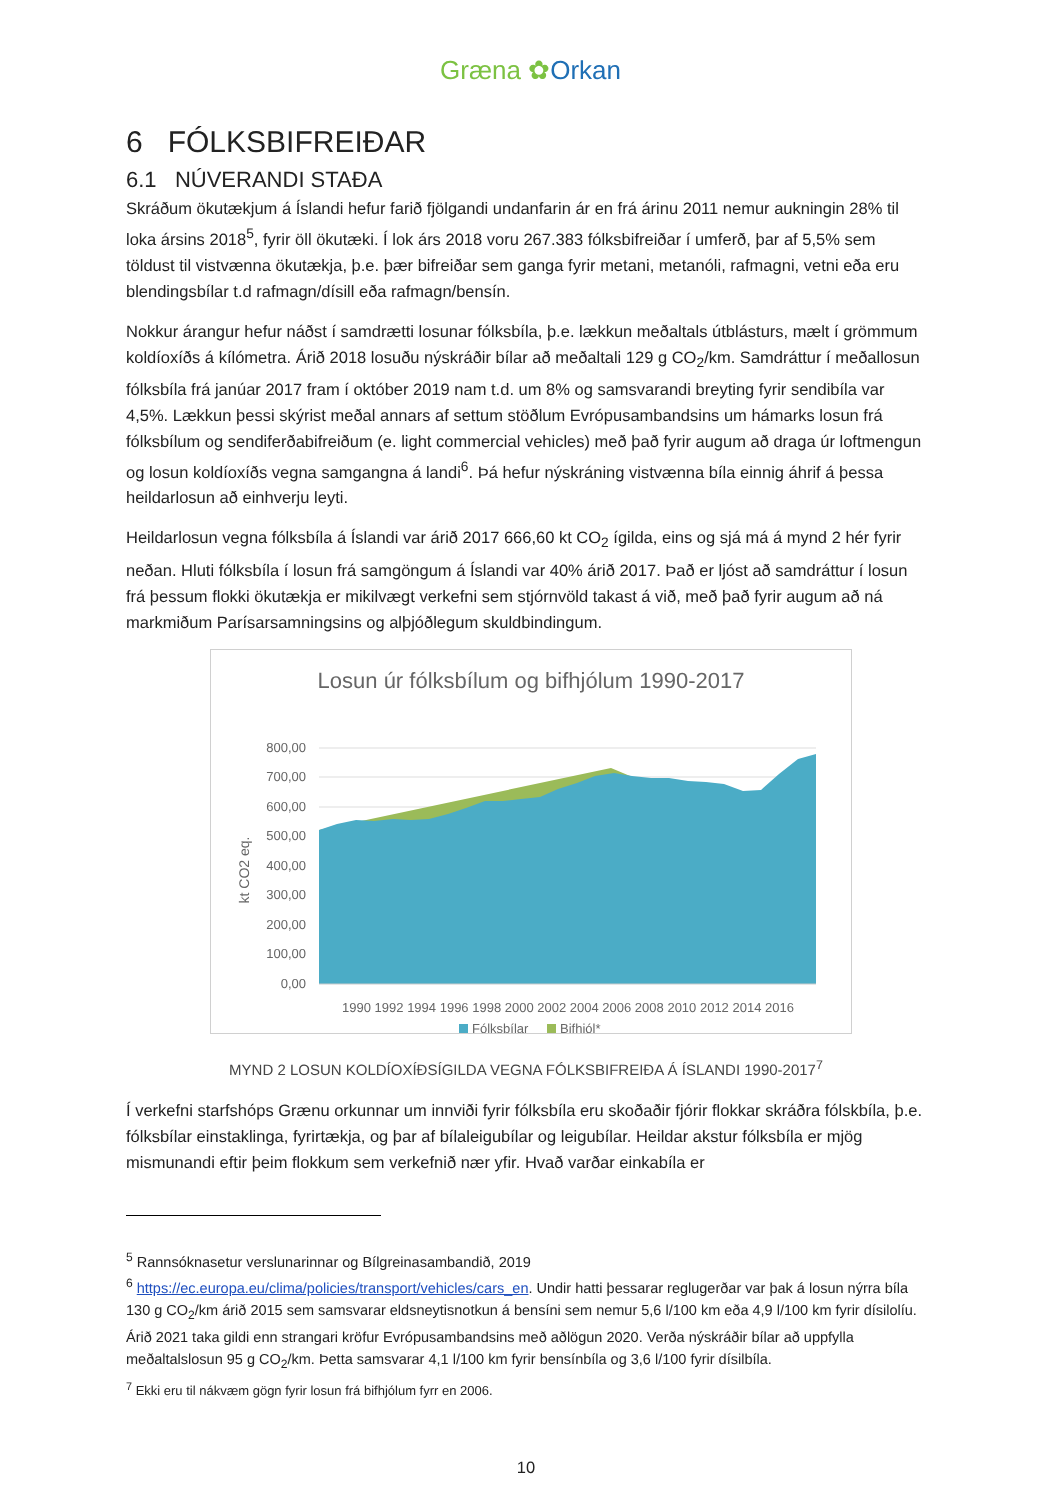Græna ✿Orkan
6 FÓLKSBIFREIÐAR
6.1 NÚVERANDI STAÐA
Skráðum ökutækjum á Íslandi hefur farið fjölgandi undanfarin ár en frá árinu 2011 nemur aukningin 28% til loka ársins 2018<sup>5</sup>, fyrir öll ökutæki. Í lok árs 2018 voru 267.383 fólksbifreiðar í umferð, þar af 5,5% sem töldust til vistvænna ökutækja, þ.e. þær bifreiðar sem ganga fyrir metani, metanóli, rafmagni, vetni eða eru blendingsbílar t.d rafmagn/dísill eða rafmagn/bensín.
Nokkur árangur hefur náðst í samdrætti losunar fólksbíla, þ.e. lækkun meðaltals útblásturs, mælt í grömmum koldíoxíðs á kílómetra. Árið 2018 losuðu nýskráðir bílar að meðaltali 129 g CO<sub>2</sub>/km. Samdráttur í meðallosun fólksbíla frá janúar 2017 fram í október 2019 nam t.d. um 8% og samsvarandi breyting fyrir sendibíla var 4,5%. Lækkun þessi skýrist meðal annars af settum stöðlum Evrópusambandsins um hámarks losun frá fólksbílum og sendiferðabifreiðum (e. light commercial vehicles) með það fyrir augum að draga úr loftmengun og losun koldíoxíðs vegna samgangna á landi<sup>6</sup>. Þá hefur nýskráning vistvænna bíla einnig áhrif á þessa heildarlosun að einhverju leyti.
Heildarlosun vegna fólksbíla á Íslandi var árið 2017 666,60 kt CO<sub>2</sub> ígilda, eins og sjá má á mynd 2 hér fyrir neðan. Hluti fólksbíla í losun frá samgöngum á Íslandi var 40% árið 2017. Það er ljóst að samdráttur í losun frá þessum flokki ökutækja er mikilvægt verkefni sem stjórnvöld takast á við, með það fyrir augum að ná markmiðum Parísarsamningsins og alþjóðlegum skuldbindingum.
Losun úr fólksbílum og bifhjólum 1990-2017
800,00
700,00
600,00
500,00
400,00
300,00
200,00
100,00
0,00
kt CO2 eq.
1990 1992 1994 1996 1998 2000 2002 2004 2006 2008 2010 2012 2014 2016
Fólksbílar
Bifhjól*
MYND 2 LOSUN KOLDÍOXÍÐSÍGILDA VEGNA FÓLKSBIFREIÐA Á ÍSLANDI 1990-2017<sup>7</sup>
Í verkefni starfshóps Grænu orkunnar um innviði fyrir fólksbíla eru skoðaðir fjórir flokkar skráðra fólskbíla, þ.e. fólksbílar einstaklinga, fyrirtækja, og þar af bílaleigubílar og leigubílar. Heildar akstur fólksbíla er mjög mismunandi eftir þeim flokkum sem verkefnið nær yfir. Hvað varðar einkabíla er
<sup>5</sup> Rannsóknasetur verslunarinnar og Bílgreinasambandið, 2019
<sup>6</sup> https://ec.europa.eu/clima/policies/transport/vehicles/cars_en. Undir hatti þessarar reglugerðar var þak á losun nýrra bíla 130 g CO<sub>2</sub>/km árið 2015 sem samsvarar eldsneytisnotkun á bensíni sem nemur 5,6 l/100 km eða 4,9 l/100 km fyrir dísilolíu. Árið 2021 taka gildi enn strangari kröfur Evrópusambandsins með aðlögun 2020. Verða nýskráðir bílar að uppfylla meðaltalslosun 95 g CO<sub>2</sub>/km. Þetta samsvarar 4,1 l/100 km fyrir bensínbíla og 3,6 l/100 fyrir dísilbíla.
<sup>7</sup> Ekki eru til nákvæm gögn fyrir losun frá bifhjólum fyrr en 2006.
10